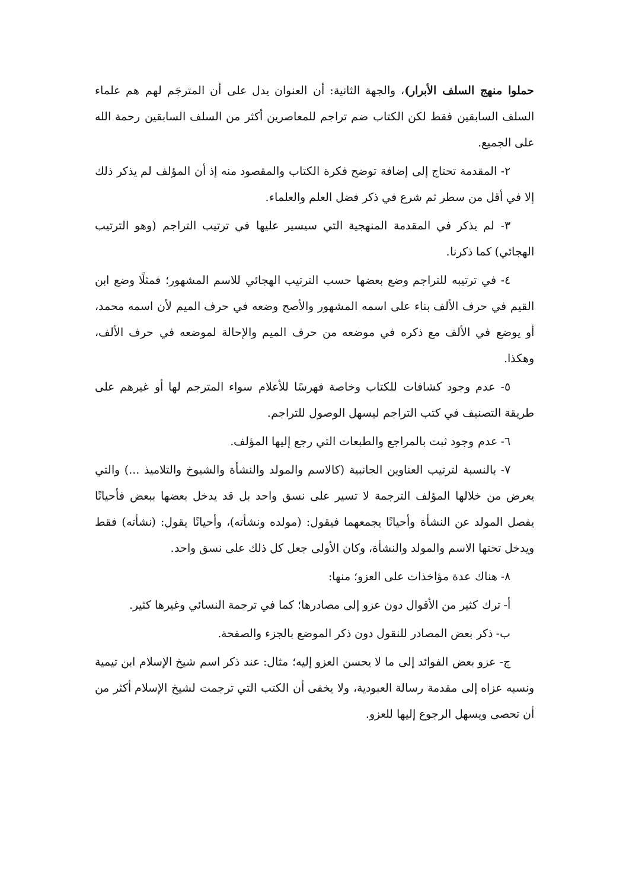حملوا منهج السلف الأبرار)، والجهة الثانية: أن العنوان يدل على أن المترجَم لهم هم علماء السلف السابقين فقط لكن الكتاب ضم تراجم للمعاصرين أكثر من السلف السابقين رحمة الله على الجميع.
٢- المقدمة تحتاج إلى إضافة توضح فكرة الكتاب والمقصود منه إذ أن المؤلف لم يذكر ذلك إلا في أقل من سطر ثم شرع في ذكر فضل العلم والعلماء.
٣- لم يذكر في المقدمة المنهجية التي سيسير عليها في ترتيب التراجم (وهو الترتيب الهجائي) كما ذكرنا.
٤- في ترتيبه للتراجم وضع بعضها حسب الترتيب الهجائي للاسم المشهور؛ فمثلًا وضع ابن القيم في حرف الألف بناء على اسمه المشهور والأصح وضعه في حرف الميم لأن اسمه محمد، أو يوضع في الألف مع ذكره في موضعه من حرف الميم والإحالة لموضعه في حرف الألف، وهكذا.
٥- عدم وجود كشافات للكتاب وخاصة فهرسًا للأعلام سواء المترجم لها أو غيرهم على طريقة التصنيف في كتب التراجم ليسهل الوصول للتراجم.
٦- عدم وجود ثبت بالمراجع والطبعات التي رجع إليها المؤلف.
٧- بالنسبة لترتيب العناوين الجانبية (كالاسم والمولد والنشأة والشيوخ والتلاميذ ...) والتي يعرض من خلالها المؤلف الترجمة لا تسير على نسق واحد بل قد يدخل بعضها ببعض فأحيانًا يفصل المولد عن النشأة وأحيانًا يجمعهما فيقول: (مولده ونشأته)، وأحيانًا يقول: (نشأته) فقط ويدخل تحتها الاسم والمولد والنشأة، وكان الأولى جعل كل ذلك على نسق واحد.
٨- هناك عدة مؤاخذات على العزو؛ منها:
أ- ترك كثير من الأقوال دون عزو إلى مصادرها؛ كما في ترجمة النسائي وغيرها كثير.
ب- ذكر بعض المصادر للنقول دون ذكر الموضع بالجزء والصفحة.
ج- عزو بعض الفوائد إلى ما لا يحسن العزو إليه؛ مثال: عند ذكر اسم شيخ الإسلام ابن تيمية ونسبه عزاه إلى مقدمة رسالة العبودية، ولا يخفى أن الكتب التي ترجمت لشيخ الإسلام أكثر من أن تحصى ويسهل الرجوع إليها للعزو.